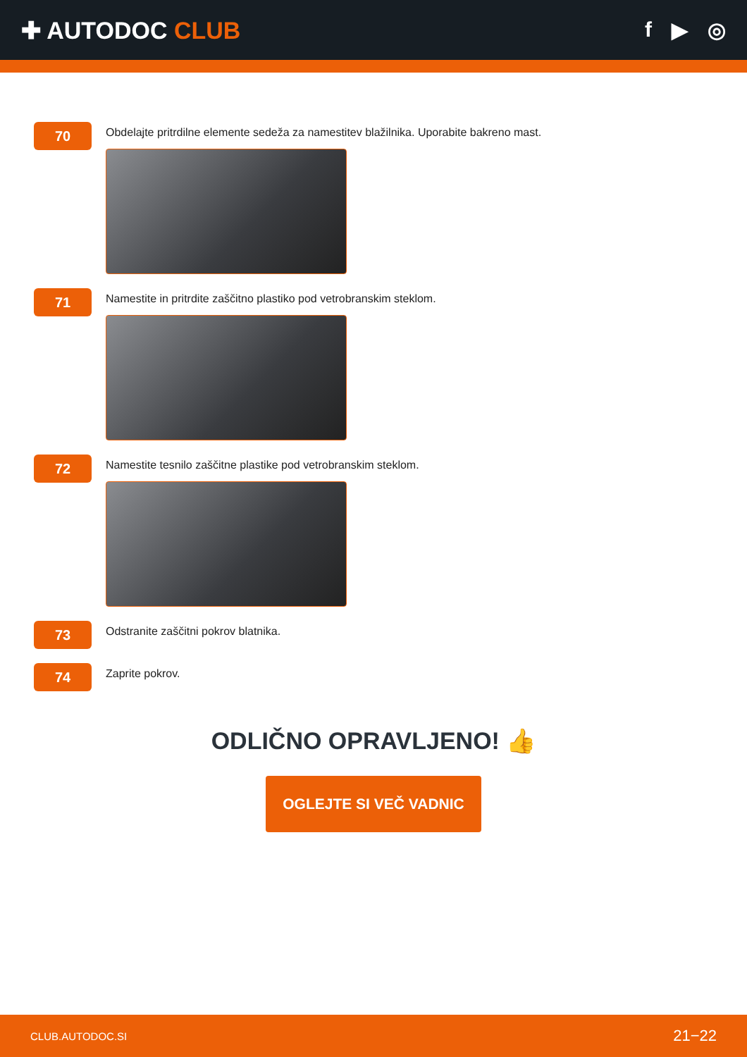✚ AUTODOC CLUB f ▶ ◎
70
Obdelajte pritrdilne elemente sedeža za namestitev blažilnika. Uporabite bakreno mast.
71
Namestite in pritrdite zaščitno plastiko pod vetrobranskim steklom.
72
Namestite tesnilo zaščitne plastike pod vetrobranskim steklom.
73
Odstranite zaščitni pokrov blatnika.
74
Zaprite pokrov.
ODLIČNO OPRAVLJENO! 👍
OGLEJTE SI VEČ VADNIC
CLUB.AUTODOC.SI 21−22